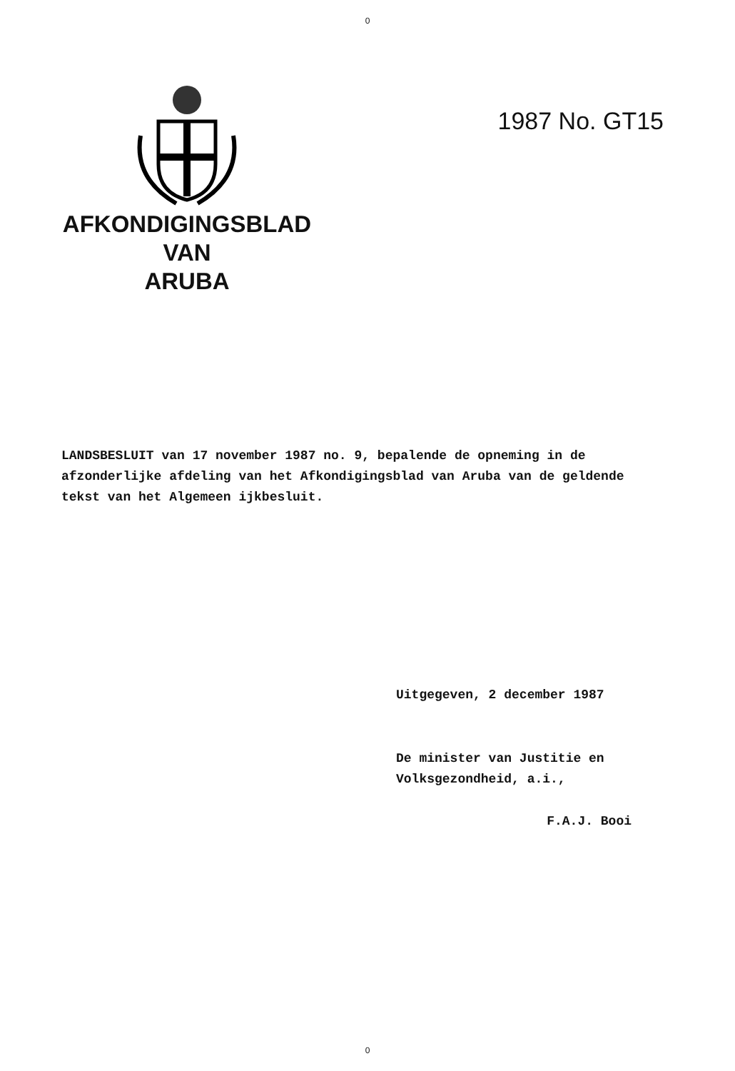0
AFKONDIGINGSBLAD
VAN
ARUBA
1987 No. GT15
LANDSBESLUIT van 17 november 1987 no. 9, bepalende de opneming in de afzonderlijke afdeling van het Afkondigingsblad van Aruba van de geldende tekst van het Algemeen ijkbesluit.
Uitgegeven, 2 december 1987
De minister van Justitie en
Volksgezondheid, a.i.,
F.A.J. Booi
0